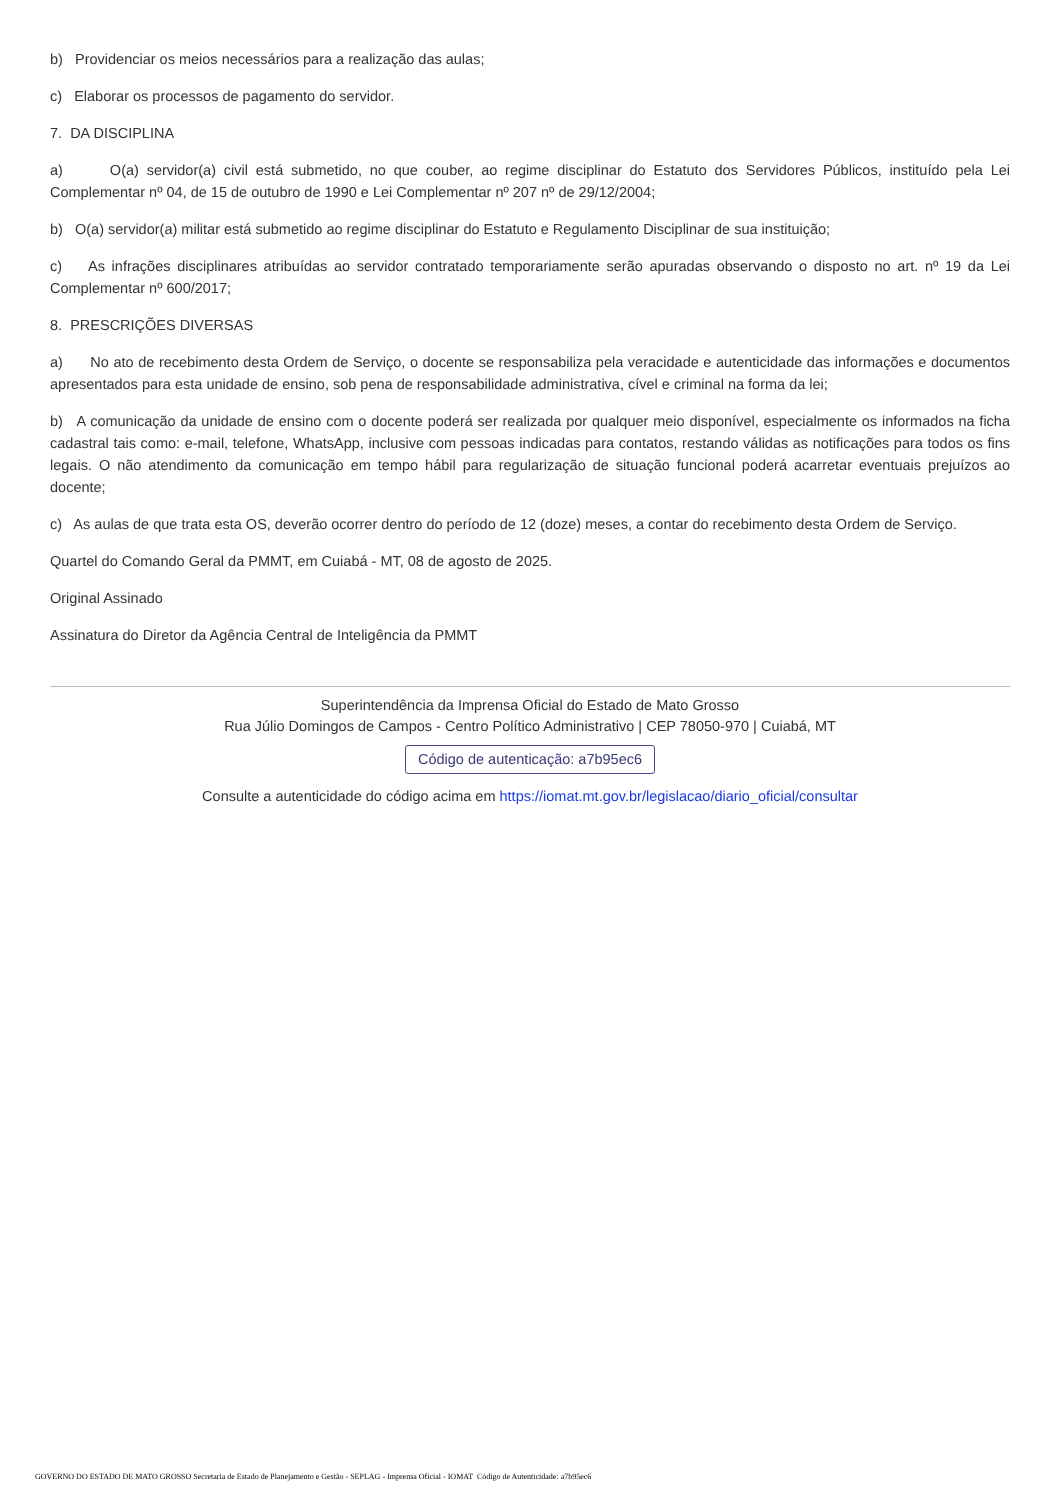b) Providenciar os meios necessários para a realização das aulas;
c) Elaborar os processos de pagamento do servidor.
7. DA DISCIPLINA
a) O(a) servidor(a) civil está submetido, no que couber, ao regime disciplinar do Estatuto dos Servidores Públicos, instituído pela Lei Complementar nº 04, de 15 de outubro de 1990 e Lei Complementar nº 207 nº de 29/12/2004;
b) O(a) servidor(a) militar está submetido ao regime disciplinar do Estatuto e Regulamento Disciplinar de sua instituição;
c) As infrações disciplinares atribuídas ao servidor contratado temporariamente serão apuradas observando o disposto no art. nº 19 da Lei Complementar nº 600/2017;
8. PRESCRIÇÕES DIVERSAS
a) No ato de recebimento desta Ordem de Serviço, o docente se responsabiliza pela veracidade e autenticidade das informações e documentos apresentados para esta unidade de ensino, sob pena de responsabilidade administrativa, cível e criminal na forma da lei;
b) A comunicação da unidade de ensino com o docente poderá ser realizada por qualquer meio disponível, especialmente os informados na ficha cadastral tais como: e-mail, telefone, WhatsApp, inclusive com pessoas indicadas para contatos, restando válidas as notificações para todos os fins legais. O não atendimento da comunicação em tempo hábil para regularização de situação funcional poderá acarretar eventuais prejuízos ao docente;
c) As aulas de que trata esta OS, deverão ocorrer dentro do período de 12 (doze) meses, a contar do recebimento desta Ordem de Serviço.
Quartel do Comando Geral da PMMT, em Cuiabá - MT, 08 de agosto de 2025.
Original Assinado
Assinatura do Diretor da Agência Central de Inteligência da PMMT
Superintendência da Imprensa Oficial do Estado de Mato Grosso
Rua Júlio Domingos de Campos - Centro Político Administrativo | CEP 78050-970 | Cuiabá, MT
Código de autenticação: a7b95ec6
Consulte a autenticidade do código acima em https://iomat.mt.gov.br/legislacao/diario_oficial/consultar
GOVERNO DO ESTADO DE MATO GROSSO Secretaria de Estado de Planejamento e Gestão - SEPLAG - Imprensa Oficial - IOMAT Código de Autenticidade: a7b95ec6